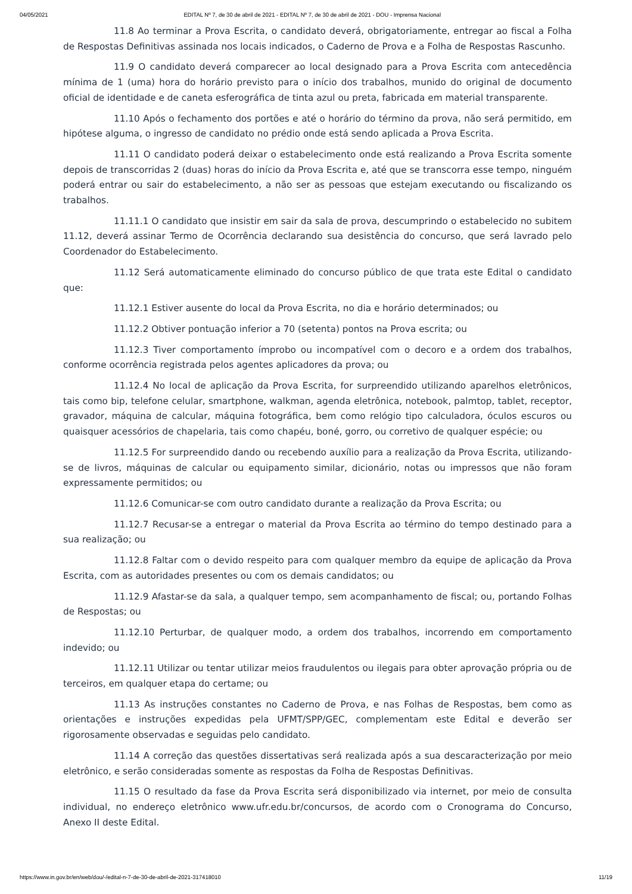04/05/2021 EDITAL Nº 7, de 30 de abril de 2021 - EDITAL Nº 7, de 30 de abril de 2021 - DOU - Imprensa Nacional
11.8 Ao terminar a Prova Escrita, o candidato deverá, obrigatoriamente, entregar ao fiscal a Folha de Respostas Definitivas assinada nos locais indicados, o Caderno de Prova e a Folha de Respostas Rascunho.
11.9 O candidato deverá comparecer ao local designado para a Prova Escrita com antecedência mínima de 1 (uma) hora do horário previsto para o início dos trabalhos, munido do original de documento oficial de identidade e de caneta esferográfica de tinta azul ou preta, fabricada em material transparente.
11.10 Após o fechamento dos portões e até o horário do término da prova, não será permitido, em hipótese alguma, o ingresso de candidato no prédio onde está sendo aplicada a Prova Escrita.
11.11 O candidato poderá deixar o estabelecimento onde está realizando a Prova Escrita somente depois de transcorridas 2 (duas) horas do início da Prova Escrita e, até que se transcorra esse tempo, ninguém poderá entrar ou sair do estabelecimento, a não ser as pessoas que estejam executando ou fiscalizando os trabalhos.
11.11.1 O candidato que insistir em sair da sala de prova, descumprindo o estabelecido no subitem 11.12, deverá assinar Termo de Ocorrência declarando sua desistência do concurso, que será lavrado pelo Coordenador do Estabelecimento.
11.12 Será automaticamente eliminado do concurso público de que trata este Edital o candidato que:
11.12.1 Estiver ausente do local da Prova Escrita, no dia e horário determinados; ou
11.12.2 Obtiver pontuação inferior a 70 (setenta) pontos na Prova escrita; ou
11.12.3 Tiver comportamento ímprobo ou incompatível com o decoro e a ordem dos trabalhos, conforme ocorrência registrada pelos agentes aplicadores da prova; ou
11.12.4 No local de aplicação da Prova Escrita, for surpreendido utilizando aparelhos eletrônicos, tais como bip, telefone celular, smartphone, walkman, agenda eletrônica, notebook, palmtop, tablet, receptor, gravador, máquina de calcular, máquina fotográfica, bem como relógio tipo calculadora, óculos escuros ou quaisquer acessórios de chapelaria, tais como chapéu, boné, gorro, ou corretivo de qualquer espécie; ou
11.12.5 For surpreendido dando ou recebendo auxílio para a realização da Prova Escrita, utilizando-se de livros, máquinas de calcular ou equipamento similar, dicionário, notas ou impressos que não foram expressamente permitidos; ou
11.12.6 Comunicar-se com outro candidato durante a realização da Prova Escrita; ou
11.12.7 Recusar-se a entregar o material da Prova Escrita ao término do tempo destinado para a sua realização; ou
11.12.8 Faltar com o devido respeito para com qualquer membro da equipe de aplicação da Prova Escrita, com as autoridades presentes ou com os demais candidatos; ou
11.12.9 Afastar-se da sala, a qualquer tempo, sem acompanhamento de fiscal; ou, portando Folhas de Respostas; ou
11.12.10 Perturbar, de qualquer modo, a ordem dos trabalhos, incorrendo em comportamento indevido; ou
11.12.11 Utilizar ou tentar utilizar meios fraudulentos ou ilegais para obter aprovação própria ou de terceiros, em qualquer etapa do certame; ou
11.13 As instruções constantes no Caderno de Prova, e nas Folhas de Respostas, bem como as orientações e instruções expedidas pela UFMT/SPP/GEC, complementam este Edital e deverão ser rigorosamente observadas e seguidas pelo candidato.
11.14 A correção das questões dissertativas será realizada após a sua descaracterização por meio eletrônico, e serão consideradas somente as respostas da Folha de Respostas Definitivas.
11.15 O resultado da fase da Prova Escrita será disponibilizado via internet, por meio de consulta individual, no endereço eletrônico www.ufr.edu.br/concursos, de acordo com o Cronograma do Concurso, Anexo II deste Edital.
https://www.in.gov.br/en/web/dou/-/edital-n-7-de-30-de-abril-de-2021-317418010 11/19